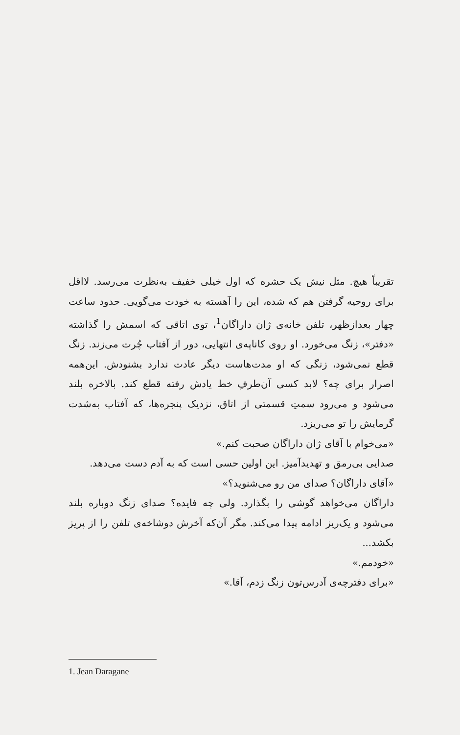تقریباً هیچ. مثل نیش یک حشره که اول خیلی خفیف به‌نظرت می‌رسد. لااقل برای روحیه گرفتن هم که شده، این را آهسته به خودت می‌گویی. حدود ساعت چهار بعدازظهر، تلفن خانه‌ی ژان داراگان<sup>1</sup>، توی اتاقی که اسمش را گذاشته «دفتر»، زنگ می‌خورد. او روی کاناپه‌ی انتهایی، دور از آفتاب چُرت می‌زند. زنگ قطع نمی‌شود، زنگی که او مدت‌هاست دیگر عادت ندارد بشنودش. این‌همه اصرار برای چه؟ لابد کسی آن‌طرفِ خط یادش رفته قطع کند. بالاخره بلند می‌شود و می‌رود سمتِ قسمتی از اتاق، نزدیک پنجره‌ها، که آفتاب به‌شدت گرمایش را تو می‌ریزد.
«می‌خوام با آقای ژان داراگان صحبت کنم.»
صدایی بی‌رمق و تهدیدآمیز. این اولین حسی است که به آدم دست می‌دهد.
«آقای داراگان؟ صدای من رو می‌شنوید؟»
داراگان می‌خواهد گوشی را بگذارد. ولی چه فایده؟ صدای زنگ دوباره بلند می‌شود و یک‌ریز ادامه پیدا می‌کند. مگر آن‌که آخرش دوشاخه‌ی تلفن را از پریز بکشد...
«خودمم.»
«برای دفترچه‌ی آدرس‌تون زنگ زدم، آقا.»
1. Jean Daragane